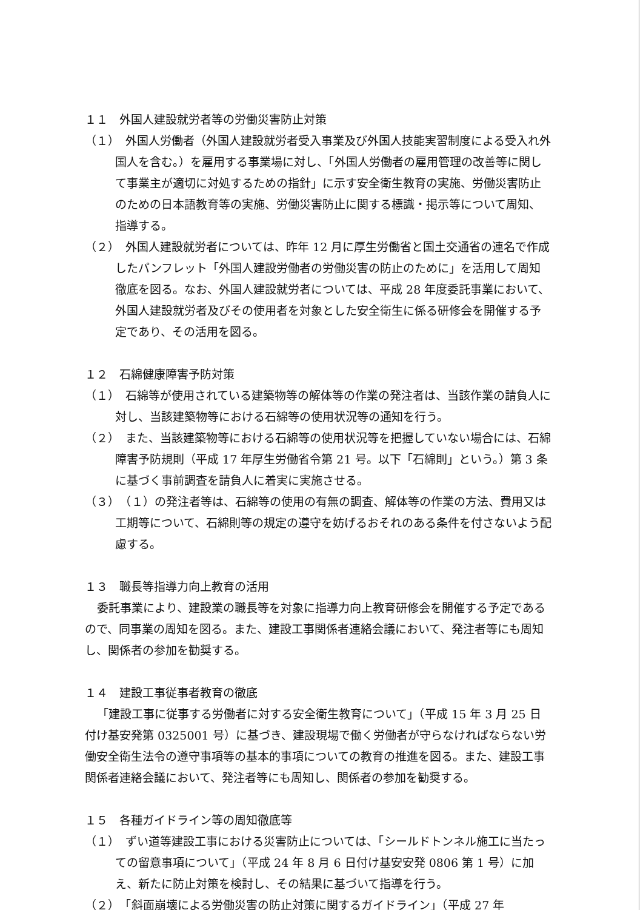１１　外国人建設就労者等の労働災害防止対策
（１）　外国人労働者（外国人建設就労者受入事業及び外国人技能実習制度による受入れ外国人を含む。）を雇用する事業場に対し、「外国人労働者の雇用管理の改善等に関して事業主が適切に対処するための指針」に示す安全衛生教育の実施、労働災害防止のための日本語教育等の実施、労働災害防止に関する標識・掲示等について周知、指導する。
（２）　外国人建設就労者については、昨年 12 月に厚生労働省と国土交通省の連名で作成したパンフレット「外国人建設労働者の労働災害の防止のために」を活用して周知徹底を図る。なお、外国人建設就労者については、平成 28 年度委託事業において、外国人建設就労者及びその使用者を対象とした安全衛生に係る研修会を開催する予定であり、その活用を図る。
１２　石綿健康障害予防対策
（１）　石綿等が使用されている建築物等の解体等の作業の発注者は、当該作業の請負人に対し、当該建築物等における石綿等の使用状況等の通知を行う。
（２）　また、当該建築物等における石綿等の使用状況等を把握していない場合には、石綿障害予防規則（平成 17 年厚生労働省令第 21 号。以下「石綿則」という。）第 3 条に基づく事前調査を請負人に着実に実施させる。
（３）　（１）の発注者等は、石綿等の使用の有無の調査、解体等の作業の方法、費用又は工期等について、石綿則等の規定の遵守を妨げるおそれのある条件を付さないよう配慮する。
１３　職長等指導力向上教育の活用
委託事業により、建設業の職長等を対象に指導力向上教育研修会を開催する予定であるので、同事業の周知を図る。また、建設工事関係者連絡会議において、発注者等にも周知し、関係者の参加を勧奨する。
１４　建設工事従事者教育の徹底
「建設工事に従事する労働者に対する安全衛生教育について」（平成 15 年 3 月 25 日付け基安発第 0325001 号）に基づき、建設現場で働く労働者が守らなければならない労働安全衛生法令の遵守事項等の基本的事項についての教育の推進を図る。また、建設工事関係者連絡会議において、発注者等にも周知し、関係者の参加を勧奨する。
１５　各種ガイドライン等の周知徹底等
（１）　ずい道等建設工事における災害防止については、「シールドトンネル施工に当たっての留意事項について」（平成 24 年 8 月 6 日付け基安安発 0806 第 1 号）に加え、新たに防止対策を検討し、その結果に基づいて指導を行う。
（２）　「斜面崩壊による労働災害の防止対策に関するガイドライン」（平成 27 年